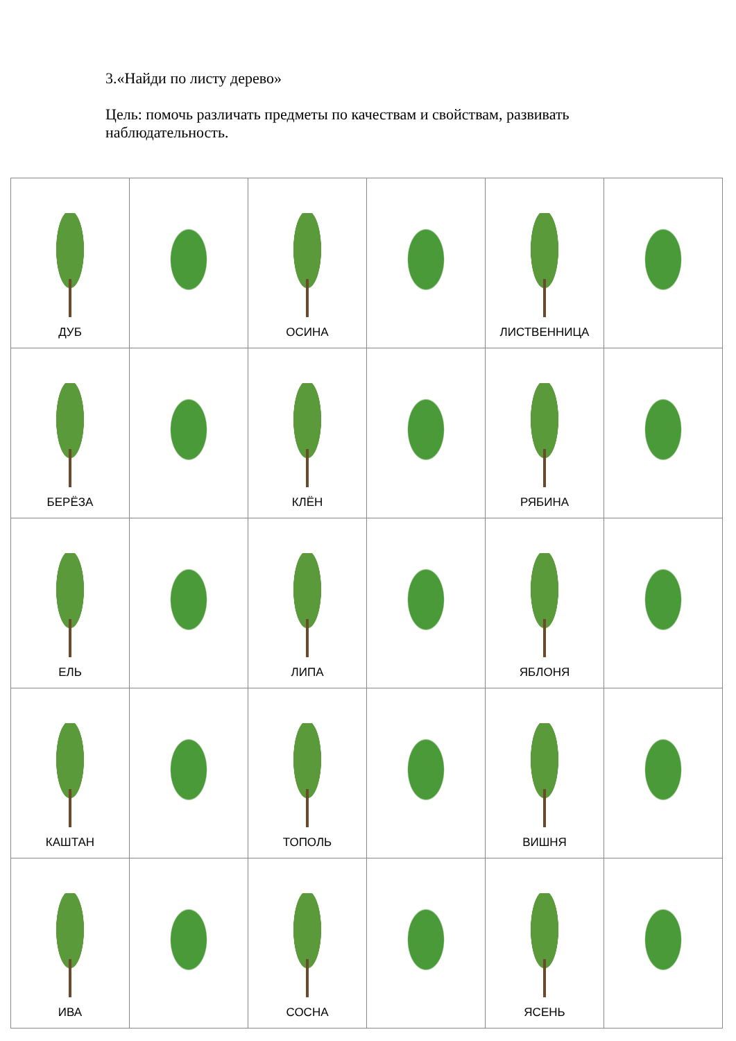3.«Найди по листу дерево»
Цель: помочь различать предметы по качествам и свойствам, развивать наблюдательность.
| ДУБ | | ОСИНА | | ЛИСТВЕННИЦА | |
| БЕРЁЗА | | КЛЁН | | РЯБИНА | |
| ЕЛЬ | | ЛИПА | | ЯБЛОНЯ | |
| КАШТАН | | ТОПОЛЬ | | ВИШНЯ | |
| ИВА | | СОСНА | | ЯСЕНЬ | |